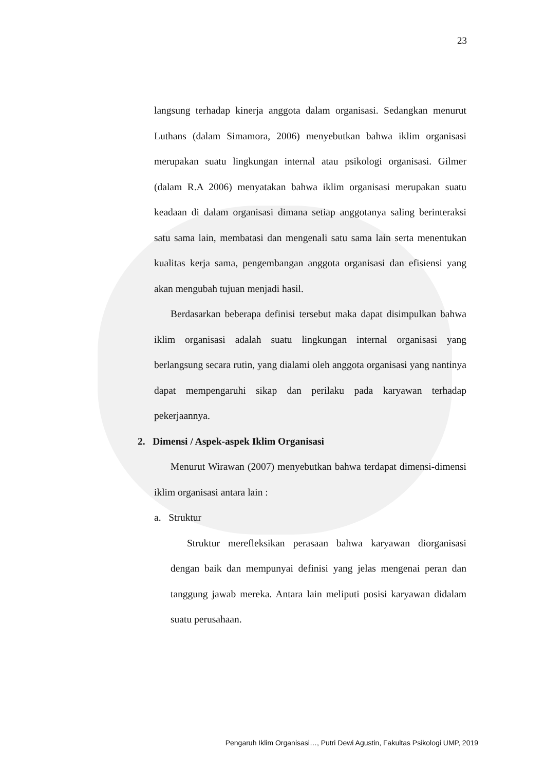23
langsung terhadap kinerja anggota dalam organisasi. Sedangkan menurut Luthans (dalam Simamora, 2006) menyebutkan bahwa iklim organisasi merupakan suatu lingkungan internal atau psikologi organisasi. Gilmer (dalam R.A 2006) menyatakan bahwa iklim organisasi merupakan suatu keadaan di dalam organisasi dimana setiap anggotanya saling berinteraksi satu sama lain, membatasi dan mengenali satu sama lain serta menentukan kualitas kerja sama, pengembangan anggota organisasi dan efisiensi yang akan mengubah tujuan menjadi hasil.
Berdasarkan beberapa definisi tersebut maka dapat disimpulkan bahwa iklim organisasi adalah suatu lingkungan internal organisasi yang berlangsung secara rutin, yang dialami oleh anggota organisasi yang nantinya dapat mempengaruhi sikap dan perilaku pada karyawan terhadap pekerjaannya.
2. Dimensi / Aspek-aspek Iklim Organisasi
Menurut Wirawan (2007) menyebutkan bahwa terdapat dimensi-dimensi iklim organisasi antara lain :
a. Struktur
Struktur merefleksikan perasaan bahwa karyawan diorganisasi dengan baik dan mempunyai definisi yang jelas mengenai peran dan tanggung jawab mereka. Antara lain meliputi posisi karyawan didalam suatu perusahaan.
Pengaruh Iklim Organisasi…, Putri Dewi Agustin, Fakultas Psikologi UMP, 2019